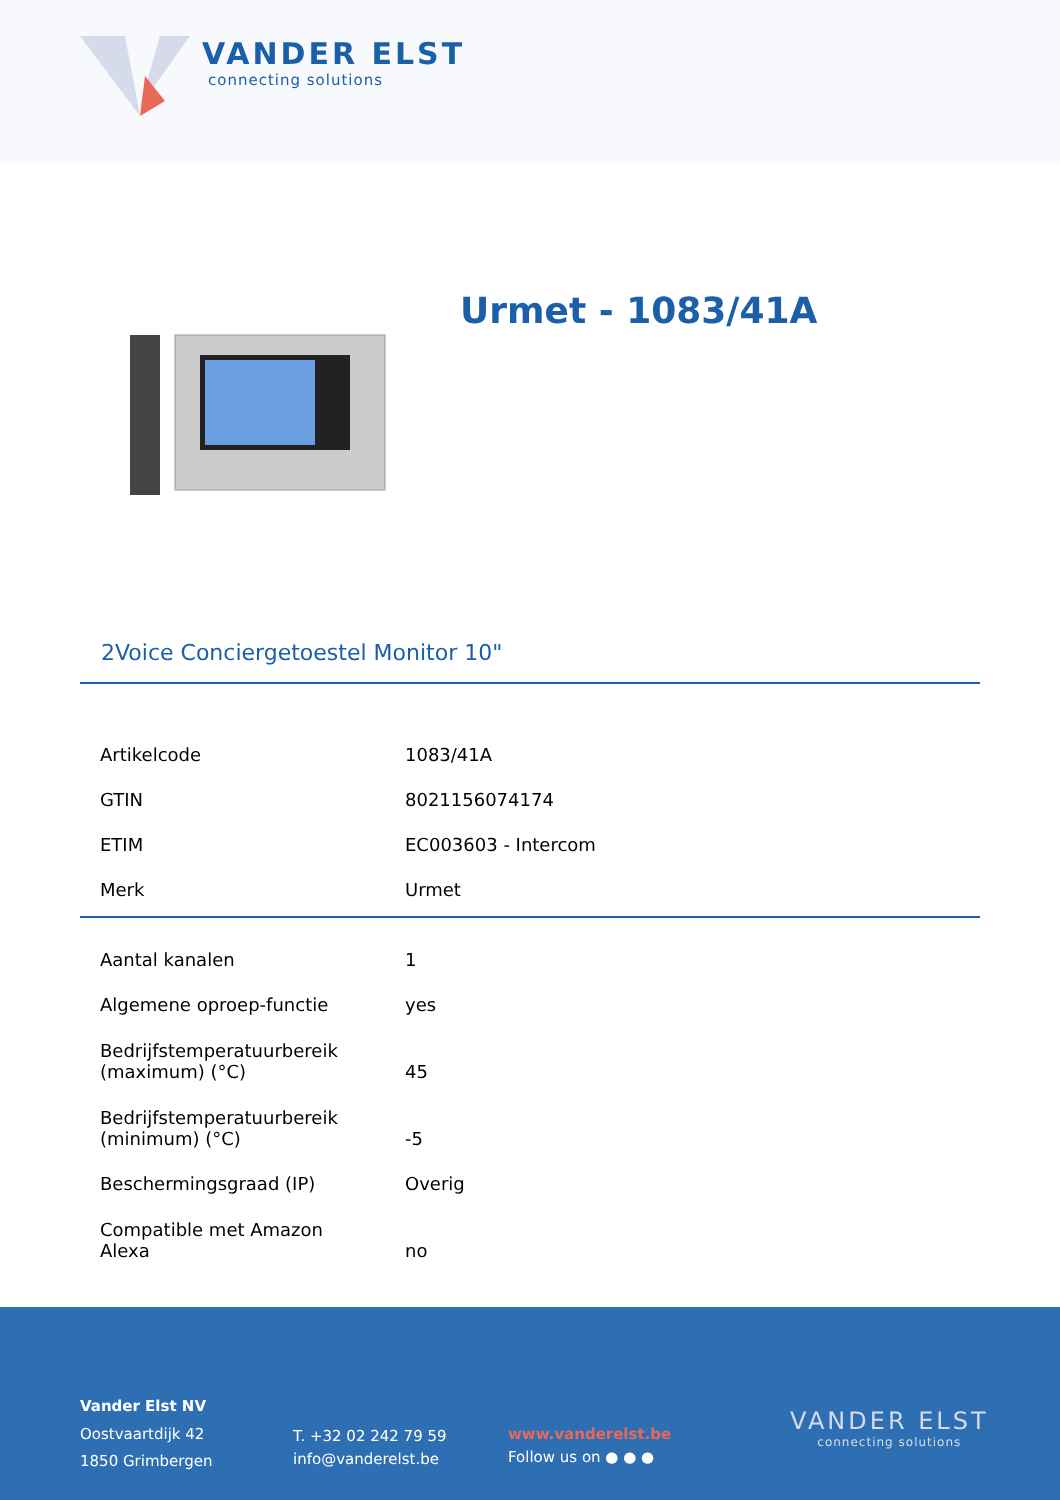VANDER ELST
connecting solutions
Urmet - 1083/41A
2Voice Conciergetoestel Monitor 10"
| Artikelcode | 1083/41A |
| GTIN | 8021156074174 |
| ETIM | EC003603 - Intercom |
| Merk | Urmet |
| Aantal kanalen | 1 |
| Algemene oproep-functie | yes |
| Bedrijfstemperatuurbereik (maximum) (°C) | 45 |
| Bedrijfstemperatuurbereik (minimum) (°C) | -5 |
| Beschermingsgraad (IP) | Overig |
| Compatible met Amazon Alexa | no |
Vander Elst NV
Oostvaartdijk 42
1850 Grimbergen
T. +32 02 242 79 59
info@vanderelst.be
www.vanderelst.be
Follow us on ● ● ●
VANDER ELST
connecting solutions